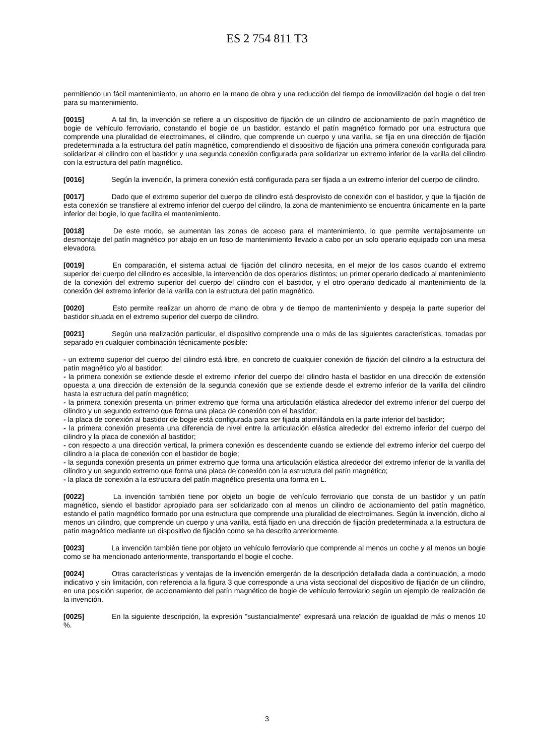ES 2 754 811 T3
permitiendo un fácil mantenimiento, un ahorro en la mano de obra y una reducción del tiempo de inmovilización del bogie o del tren para su mantenimiento.
[0015] A tal fin, la invención se refiere a un dispositivo de fijación de un cilindro de accionamiento de patín magnético de bogie de vehículo ferroviario, constando el bogie de un bastidor, estando el patín magnético formado por una estructura que comprende una pluralidad de electroimanes, el cilindro, que comprende un cuerpo y una varilla, se fija en una dirección de fijación predeterminada a la estructura del patín magnético, comprendiendo el dispositivo de fijación una primera conexión configurada para solidarizar el cilindro con el bastidor y una segunda conexión configurada para solidarizar un extremo inferior de la varilla del cilindro con la estructura del patín magnético.
[0016] Según la invención, la primera conexión está configurada para ser fijada a un extremo inferior del cuerpo de cilindro.
[0017] Dado que el extremo superior del cuerpo de cilindro está desprovisto de conexión con el bastidor, y que la fijación de esta conexión se transfiere al extremo inferior del cuerpo del cilindro, la zona de mantenimiento se encuentra únicamente en la parte inferior del bogie, lo que facilita el mantenimiento.
[0018] De este modo, se aumentan las zonas de acceso para el mantenimiento, lo que permite ventajosamente un desmontaje del patín magnético por abajo en un foso de mantenimiento llevado a cabo por un solo operario equipado con una mesa elevadora.
[0019] En comparación, el sistema actual de fijación del cilindro necesita, en el mejor de los casos cuando el extremo superior del cuerpo del cilindro es accesible, la intervención de dos operarios distintos; un primer operario dedicado al mantenimiento de la conexión del extremo superior del cuerpo del cilindro con el bastidor, y el otro operario dedicado al mantenimiento de la conexión del extremo inferior de la varilla con la estructura del patín magnético.
[0020] Esto permite realizar un ahorro de mano de obra y de tiempo de mantenimiento y despeja la parte superior del bastidor situada en el extremo superior del cuerpo de cilindro.
[0021] Según una realización particular, el dispositivo comprende una o más de las siguientes características, tomadas por separado en cualquier combinación técnicamente posible:
- un extremo superior del cuerpo del cilindro está libre, en concreto de cualquier conexión de fijación del cilindro a la estructura del patín magnético y/o al bastidor;
- la primera conexión se extiende desde el extremo inferior del cuerpo del cilindro hasta el bastidor en una dirección de extensión opuesta a una dirección de extensión de la segunda conexión que se extiende desde el extremo inferior de la varilla del cilindro hasta la estructura del patín magnético;
- la primera conexión presenta un primer extremo que forma una articulación elástica alrededor del extremo inferior del cuerpo del cilindro y un segundo extremo que forma una placa de conexión con el bastidor;
- la placa de conexión al bastidor de bogie está configurada para ser fijada atornillándola en la parte inferior del bastidor;
- la primera conexión presenta una diferencia de nivel entre la articulación elástica alrededor del extremo inferior del cuerpo del cilindro y la placa de conexión al bastidor;
- con respecto a una dirección vertical, la primera conexión es descendente cuando se extiende del extremo inferior del cuerpo del cilindro a la placa de conexión con el bastidor de bogie;
- la segunda conexión presenta un primer extremo que forma una articulación elástica alrededor del extremo inferior de la varilla del cilindro y un segundo extremo que forma una placa de conexión con la estructura del patín magnético;
- la placa de conexión a la estructura del patín magnético presenta una forma en L.
[0022] La invención también tiene por objeto un bogie de vehículo ferroviario que consta de un bastidor y un patín magnético, siendo el bastidor apropiado para ser solidarizado con al menos un cilindro de accionamiento del patín magnético, estando el patín magnético formado por una estructura que comprende una pluralidad de electroimanes. Según la invención, dicho al menos un cilindro, que comprende un cuerpo y una varilla, está fijado en una dirección de fijación predeterminada a la estructura de patín magnético mediante un dispositivo de fijación como se ha descrito anteriormente.
[0023] La invención también tiene por objeto un vehículo ferroviario que comprende al menos un coche y al menos un bogie como se ha mencionado anteriormente, transportando el bogie el coche.
[0024] Otras características y ventajas de la invención emergerán de la descripción detallada dada a continuación, a modo indicativo y sin limitación, con referencia a la figura 3 que corresponde a una vista seccional del dispositivo de fijación de un cilindro, en una posición superior, de accionamiento del patín magnético de bogie de vehículo ferroviario según un ejemplo de realización de la invención.
[0025] En la siguiente descripción, la expresión "sustancialmente" expresará una relación de igualdad de más o menos 10 %.
3